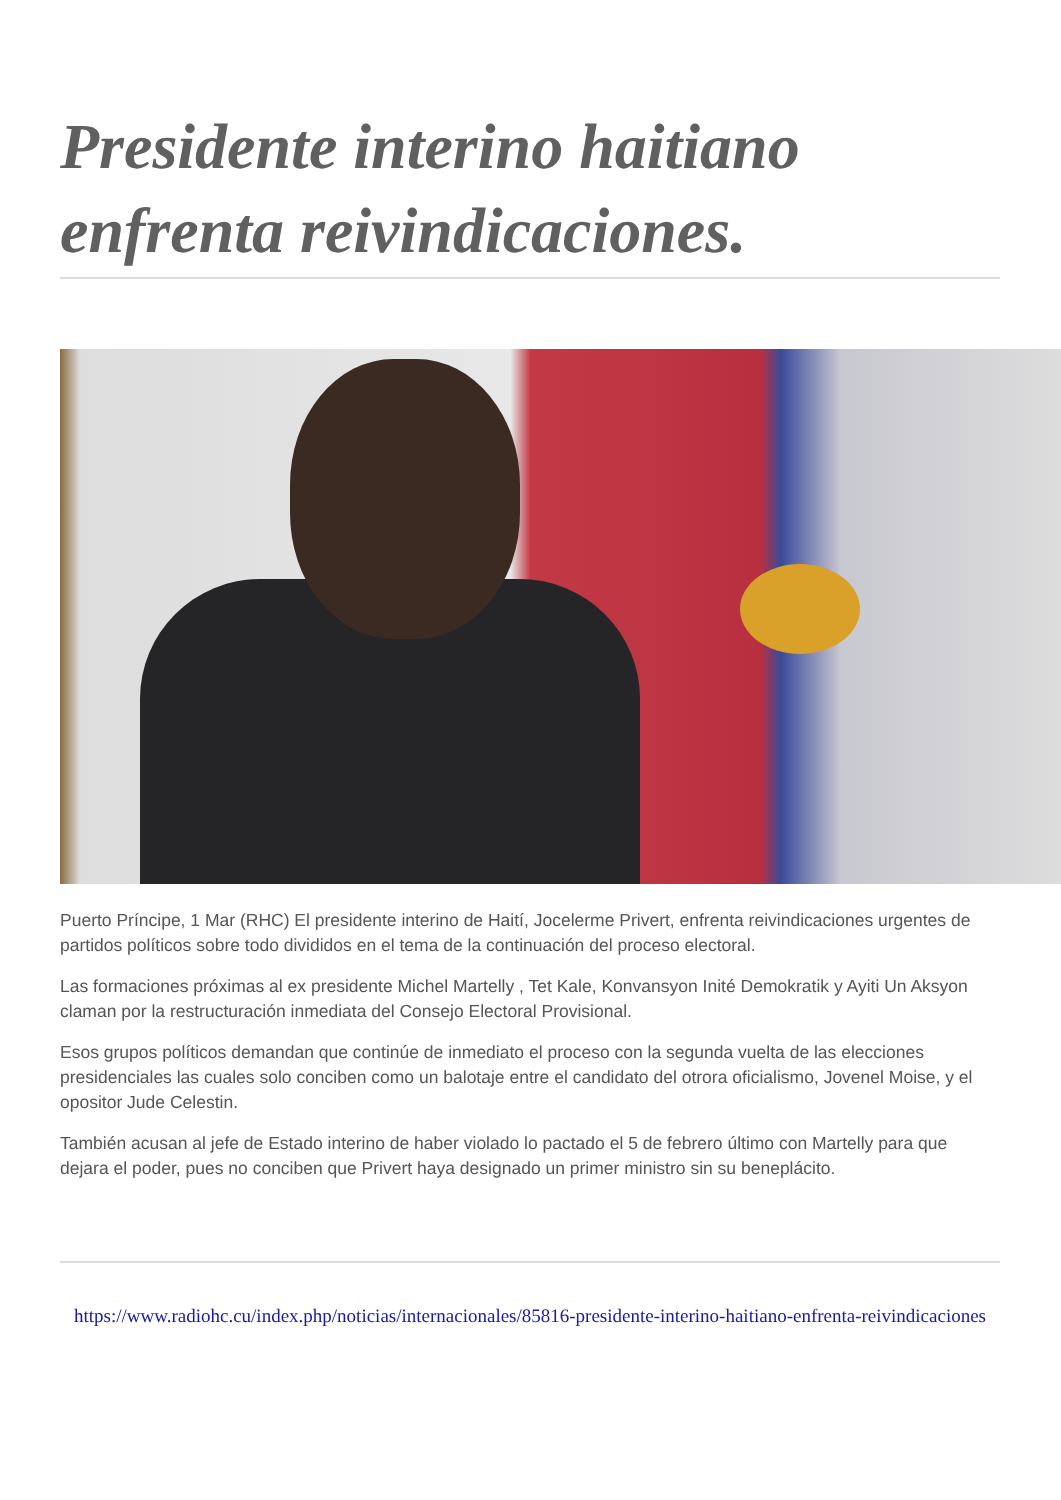Presidente interino haitiano enfrenta reivindicaciones.
Puerto Príncipe, 1 Mar (RHC) El presidente interino de Haití, Jocelerme Privert, enfrenta reivindicaciones urgentes de partidos políticos sobre todo divididos en el tema de la continuación del proceso electoral.
Las formaciones próximas al ex presidente Michel Martelly , Tet Kale, Konvansyon Inité Demokratik y Ayiti Un Aksyon claman por la restructuración inmediata del Consejo Electoral Provisional.
Esos grupos políticos demandan que continúe de inmediato el proceso con la segunda vuelta de las elecciones presidenciales las cuales solo conciben como un balotaje entre el candidato del otrora oficialismo, Jovenel Moise, y el opositor Jude Celestin.
También acusan al jefe de Estado interino de haber violado lo pactado el 5 de febrero último con Martelly para que dejara el poder, pues no conciben que Privert haya designado un primer ministro sin su beneplácito.
https://www.radiohc.cu/index.php/noticias/internacionales/85816-presidente-interino-haitiano-enfrenta-reivindicaciones